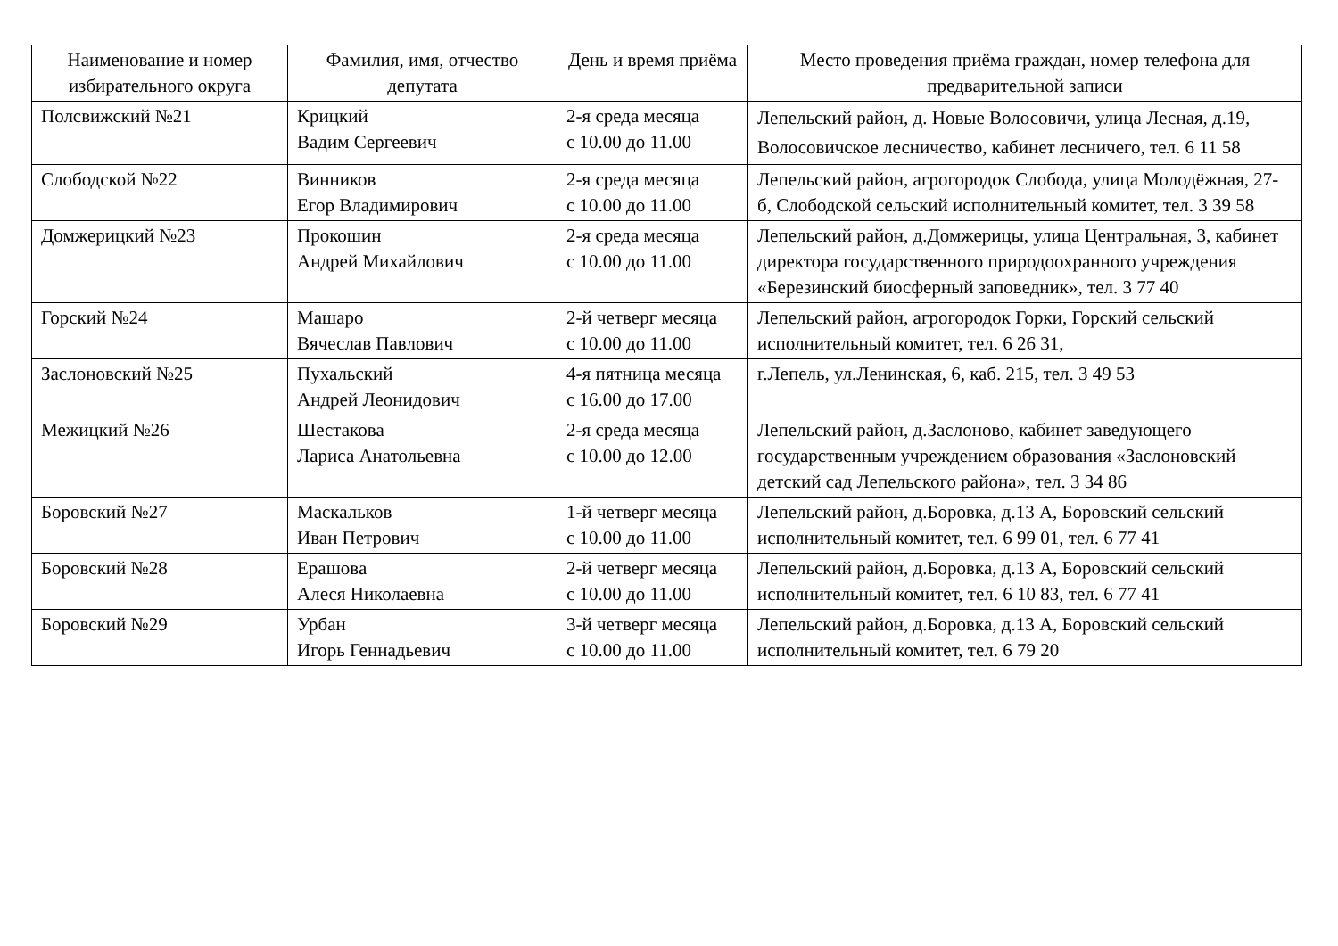| Наименование и номер избирательного округа | Фамилия, имя, отчество депутата | День и время приёма | Место проведения приёма граждан, номер телефона для предварительной записи |
| --- | --- | --- | --- |
| Полсвижский №21 | Крицкий Вадим Сергеевич | 2-я среда месяца с 10.00 до 11.00 | Лепельский район, д. Новые Волосовичи, улица Лесная, д.19, Волосовичское лесничество, кабинет лесничего, тел. 6 11 58 |
| Слободской №22 | Винников Егор Владимирович | 2-я среда месяца с 10.00 до 11.00 | Лепельский район, агрогородок Слобода, улица Молодёжная, 27-б, Слободской сельский исполнительный комитет, тел. 3 39 58 |
| Домжерицкий №23 | Прокошин Андрей Михайлович | 2-я среда месяца с 10.00 до 11.00 | Лепельский район, д.Домжерицы, улица Центральная, 3, кабинет директора государственного природоохранного учреждения «Березинский биосферный заповедник», тел. 3 77 40 |
| Горский №24 | Машаро Вячеслав Павлович | 2-й четверг месяца с 10.00 до 11.00 | Лепельский район, агрогородок Горки, Горский сельский исполнительный комитет, тел. 6 26 31, |
| Заслоновский №25 | Пухальский Андрей Леонидович | 4-я пятница месяца с 16.00 до 17.00 | г.Лепель, ул.Ленинская, 6, каб. 215, тел. 3 49 53 |
| Межицкий №26 | Шестакова Лариса Анатольевна | 2-я среда месяца с 10.00 до 12.00 | Лепельский район, д.Заслоново, кабинет заведующего государственным учреждением образования «Заслоновский детский сад Лепельского района», тел. 3 34 86 |
| Боровский №27 | Маскальков Иван Петрович | 1-й четверг месяца с 10.00 до 11.00 | Лепельский район, д.Боровка, д.13 А, Боровский сельский исполнительный комитет, тел. 6 99 01, тел. 6 77 41 |
| Боровский №28 | Ерашова Алеся Николаевна | 2-й четверг месяца с 10.00 до 11.00 | Лепельский район, д.Боровка, д.13 А, Боровский сельский исполнительный комитет, тел. 6 10 83, тел. 6 77 41 |
| Боровский №29 | Урбан Игорь Геннадьевич | 3-й четверг месяца с 10.00 до 11.00 | Лепельский район, д.Боровка, д.13 А, Боровский сельский исполнительный комитет, тел. 6 79 20 |